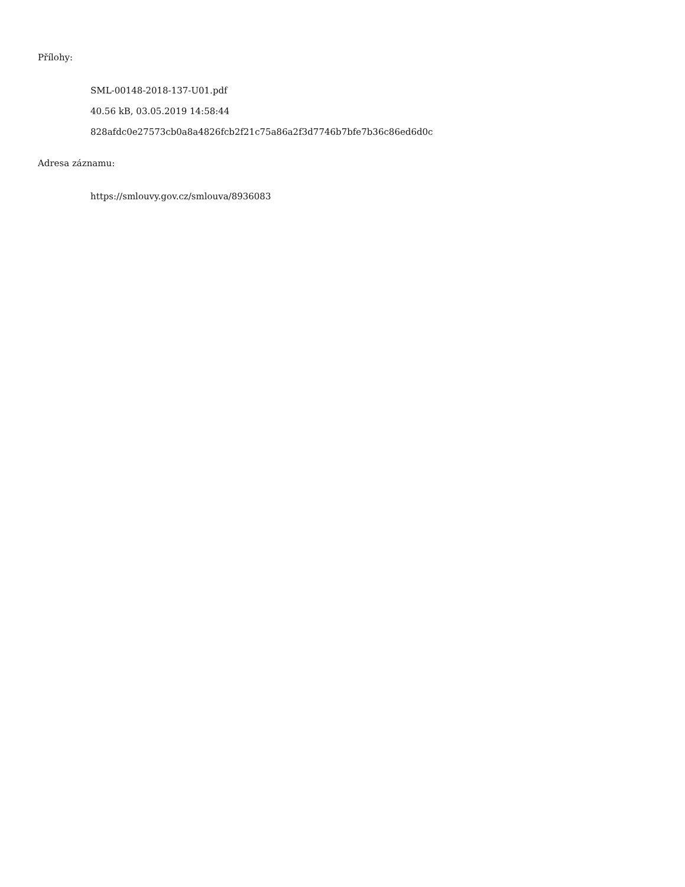Přílohy:
SML-00148-2018-137-U01.pdf
40.56 kB, 03.05.2019 14:58:44
828afdc0e27573cb0a8a4826fcb2f21c75a86a2f3d7746b7bfe7b36c86ed6d0c
Adresa záznamu:
https://smlouvy.gov.cz/smlouva/8936083